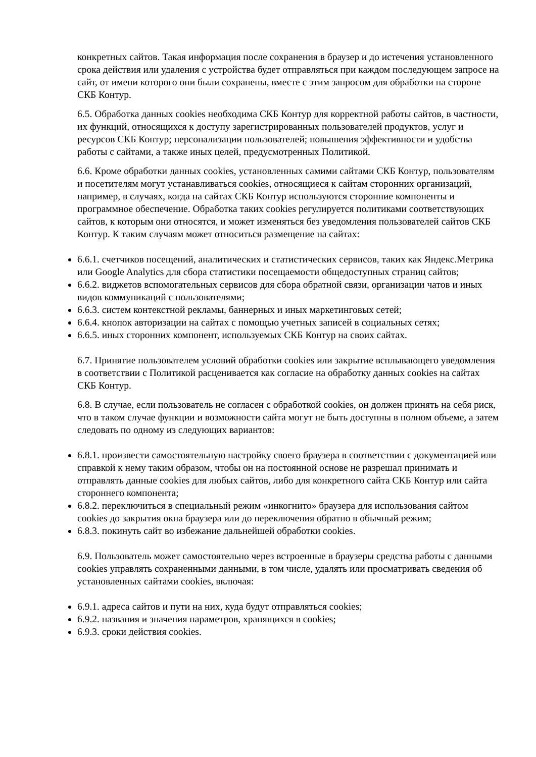конкретных сайтов. Такая информация после сохранения в браузер и до истечения установленного срока действия или удаления с устройства будет отправляться при каждом последующем запросе на сайт, от имени которого они были сохранены, вместе с этим запросом для обработки на стороне СКБ Контур.
6.5. Обработка данных cookies необходима СКБ Контур для корректной работы сайтов, в частности, их функций, относящихся к доступу зарегистрированных пользователей продуктов, услуг и ресурсов СКБ Контур; персонализации пользователей; повышения эффективности и удобства работы с сайтами, а также иных целей, предусмотренных Политикой.
6.6. Кроме обработки данных cookies, установленных самими сайтами СКБ Контур, пользователям и посетителям могут устанавливаться cookies, относящиеся к сайтам сторонних организаций, например, в случаях, когда на сайтах СКБ Контур используются сторонние компоненты и программное обеспечение. Обработка таких cookies регулируется политиками соответствующих сайтов, к которым они относятся, и может изменяться без уведомления пользователей сайтов СКБ Контур. К таким случаям может относиться размещение на сайтах:
6.6.1. счетчиков посещений, аналитических и статистических сервисов, таких как Яндекс.Метрика или Google Analytics для сбора статистики посещаемости общедоступных страниц сайтов;
6.6.2. виджетов вспомогательных сервисов для сбора обратной связи, организации чатов и иных видов коммуникаций с пользователями;
6.6.3. систем контекстной рекламы, баннерных и иных маркетинговых сетей;
6.6.4. кнопок авторизации на сайтах с помощью учетных записей в социальных сетях;
6.6.5. иных сторонних компонент, используемых СКБ Контур на своих сайтах.
6.7. Принятие пользователем условий обработки cookies или закрытие всплывающего уведомления в соответствии с Политикой расценивается как согласие на обработку данных cookies на сайтах СКБ Контур.
6.8. В случае, если пользователь не согласен с обработкой cookies, он должен принять на себя риск, что в таком случае функции и возможности сайта могут не быть доступны в полном объеме, а затем следовать по одному из следующих вариантов:
6.8.1. произвести самостоятельную настройку своего браузера в соответствии с документацией или справкой к нему таким образом, чтобы он на постоянной основе не разрешал принимать и отправлять данные cookies для любых сайтов, либо для конкретного сайта СКБ Контур или сайта стороннего компонента;
6.8.2. переключиться в специальный режим «инкогнито» браузера для использования сайтом cookies до закрытия окна браузера или до переключения обратно в обычный режим;
6.8.3. покинуть сайт во избежание дальнейшей обработки cookies.
6.9. Пользователь может самостоятельно через встроенные в браузеры средства работы с данными cookies управлять сохраненными данными, в том числе, удалять или просматривать сведения об установленных сайтами cookies, включая:
6.9.1. адреса сайтов и пути на них, куда будут отправляться cookies;
6.9.2. названия и значения параметров, хранящихся в cookies;
6.9.3. сроки действия cookies.